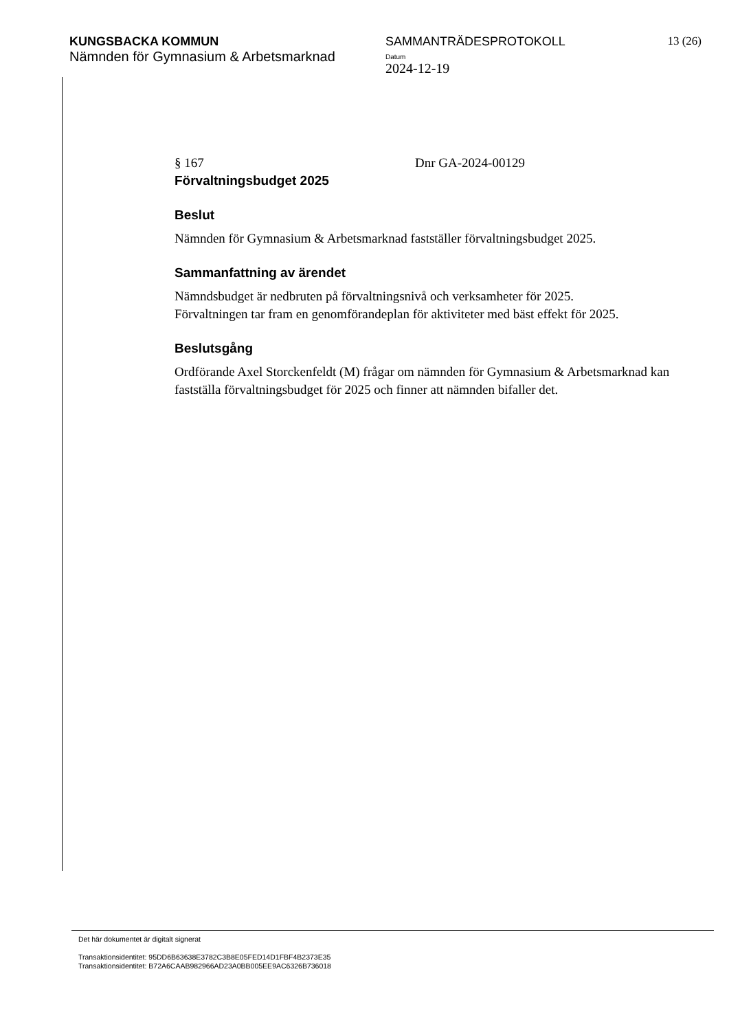KUNGSBACKA KOMMUN
Nämnden för Gymnasium & Arbetsmarknad
SAMMANTRÄDESPROTOKOLL
Datum
2024-12-19
13 (26)
§ 167 Dnr GA-2024-00129
Förvaltningsbudget 2025
Beslut
Nämnden för Gymnasium & Arbetsmarknad fastställer förvaltningsbudget 2025.
Sammanfattning av ärendet
Nämndsbudget är nedbruten på förvaltningsnivå och verksamheter för 2025.
Förvaltningen tar fram en genomförandeplan för aktiviteter med bäst effekt för 2025.
Beslutsgång
Ordförande Axel Storckenfeldt (M) frågar om nämnden för Gymnasium & Arbetsmarknad kan fastställa förvaltningsbudget för 2025 och finner att nämnden bifaller det.
Det här dokumentet är digitalt signerat
Transaktionsidentitet: 95DD6B63638E3782C3B8E05FED14D1FBF4B2373E35
Transaktionsidentitet: B72A6CAAB982966AD23A0BB005EE9AC6326B736018